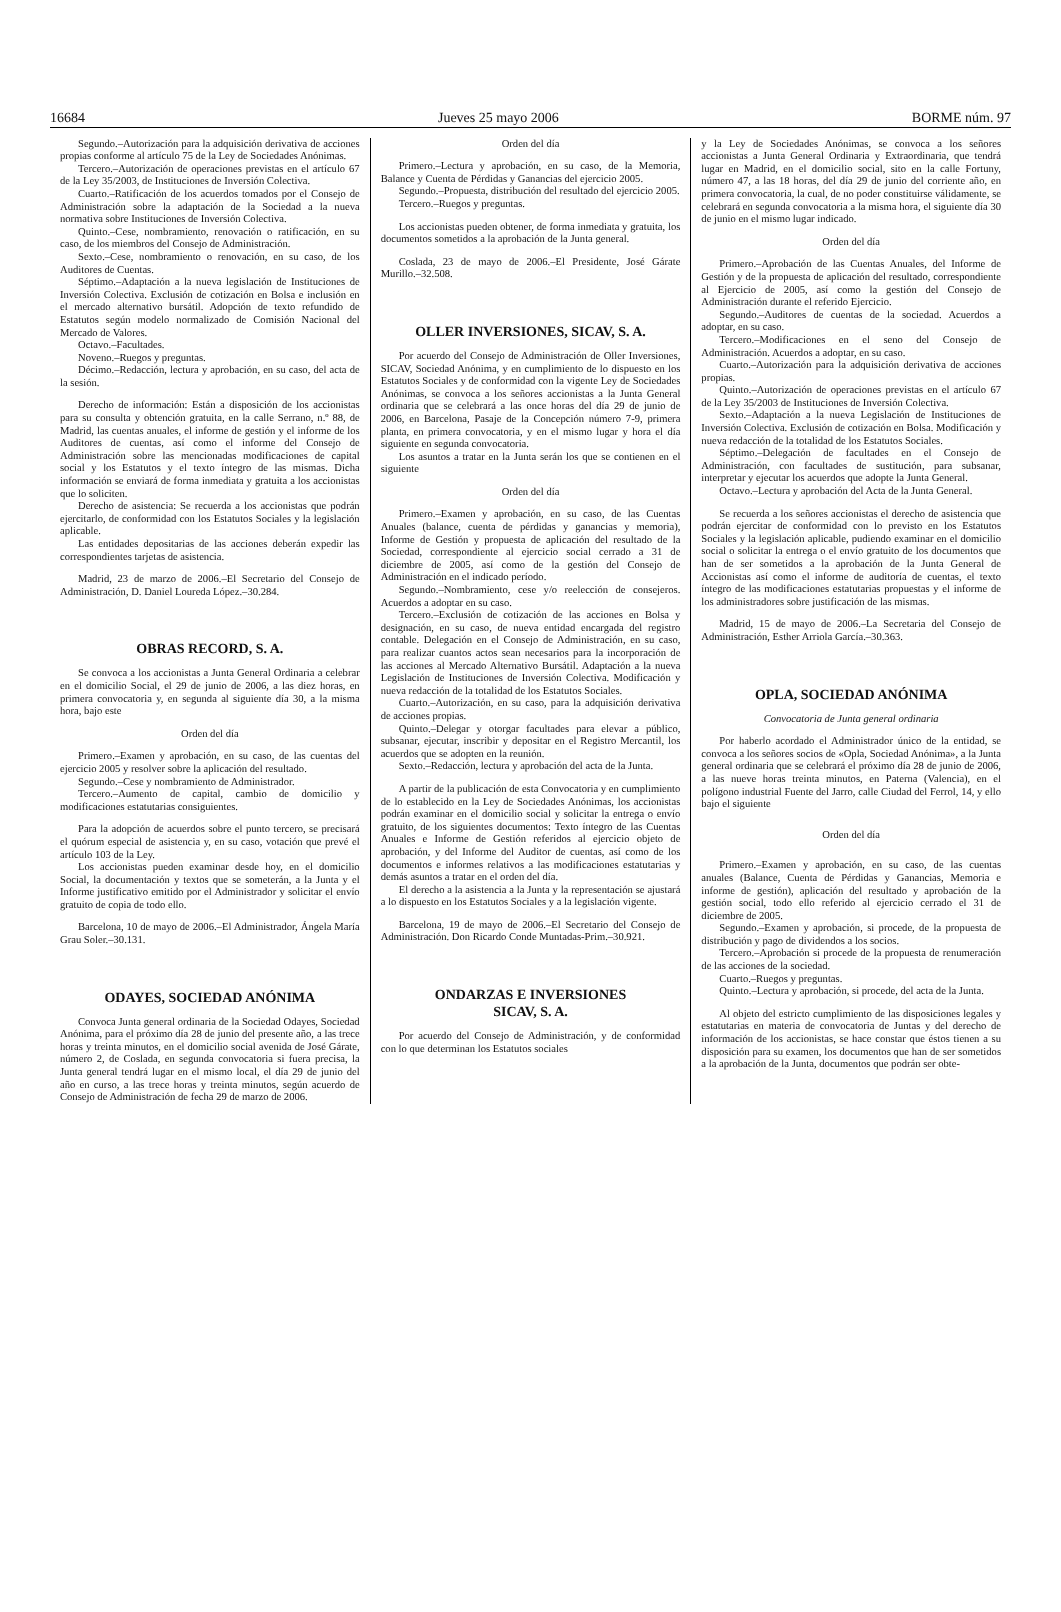16684 Jueves 25 mayo 2006 BORME núm. 97
Segundo.–Autorización para la adquisición derivativa de acciones propias conforme al artículo 75 de la Ley de Sociedades Anónimas.
Tercero.–Autorización de operaciones previstas en el artículo 67 de la Ley 35/2003, de Instituciones de Inversión Colectiva.
Cuarto.–Ratificación de los acuerdos tomados por el Consejo de Administración sobre la adaptación de la Sociedad a la nueva normativa sobre Instituciones de Inversión Colectiva.
Quinto.–Cese, nombramiento, renovación o ratificación, en su caso, de los miembros del Consejo de Administración.
Sexto.–Cese, nombramiento o renovación, en su caso, de los Auditores de Cuentas.
Séptimo.–Adaptación a la nueva legislación de Instituciones de Inversión Colectiva. Exclusión de cotización en Bolsa e inclusión en el mercado alternativo bursátil. Adopción de texto refundido de Estatutos según modelo normalizado de Comisión Nacional del Mercado de Valores.
Octavo.–Facultades.
Noveno.–Ruegos y preguntas.
Décimo.–Redacción, lectura y aprobación, en su caso, del acta de la sesión.
Derecho de información: Están a disposición de los accionistas para su consulta y obtención gratuita, en la calle Serrano, n.º 88, de Madrid, las cuentas anuales, el informe de gestión y el informe de los Auditores de cuentas, así como el informe del Consejo de Administración sobre las mencionadas modificaciones de capital social y los Estatutos y el texto íntegro de las mismas. Dicha información se enviará de forma inmediata y gratuita a los accionistas que lo soliciten.
Derecho de asistencia: Se recuerda a los accionistas que podrán ejercitarlo, de conformidad con los Estatutos Sociales y la legislación aplicable.
Las entidades depositarias de las acciones deberán expedir las correspondientes tarjetas de asistencia.
Madrid, 23 de marzo de 2006.–El Secretario del Consejo de Administración, D. Daniel Loureda López.–30.284.
OBRAS RECORD, S. A.
Se convoca a los accionistas a Junta General Ordinaria a celebrar en el domicilio Social, el 29 de junio de 2006, a las diez horas, en primera convocatoria y, en segunda al siguiente día 30, a la misma hora, bajo este
Orden del día
Primero.–Examen y aprobación, en su caso, de las cuentas del ejercicio 2005 y resolver sobre la aplicación del resultado.
Segundo.–Cese y nombramiento de Administrador.
Tercero.–Aumento de capital, cambio de domicilio y modificaciones estatutarias consiguientes.
Para la adopción de acuerdos sobre el punto tercero, se precisará el quórum especial de asistencia y, en su caso, votación que prevé el artículo 103 de la Ley.
Los accionistas pueden examinar desde hoy, en el domicilio Social, la documentación y textos que se someterán, a la Junta y el Informe justificativo emitido por el Administrador y solicitar el envío gratuito de copia de todo ello.
Barcelona, 10 de mayo de 2006.–El Administrador, Ángela María Grau Soler.–30.131.
ODAYES, SOCIEDAD ANÓNIMA
Convoca Junta general ordinaria de la Sociedad Odayes, Sociedad Anónima, para el próximo día 28 de junio del presente año, a las trece horas y treinta minutos, en el domicilio social avenida de José Gárate, número 2, de Coslada, en segunda convocatoria si fuera precisa, la Junta general tendrá lugar en el mismo local, el día 29 de junio del año en curso, a las trece horas y treinta minutos, según acuerdo de Consejo de Administración de fecha 29 de marzo de 2006.
Orden del día
Primero.–Lectura y aprobación, en su caso, de la Memoria, Balance y Cuenta de Pérdidas y Ganancias del ejercicio 2005.
Segundo.–Propuesta, distribución del resultado del ejercicio 2005.
Tercero.–Ruegos y preguntas.
Los accionistas pueden obtener, de forma inmediata y gratuita, los documentos sometidos a la aprobación de la Junta general.
Coslada, 23 de mayo de 2006.–El Presidente, José Gárate Murillo.–32.508.
OLLER INVERSIONES, SICAV, S. A.
Por acuerdo del Consejo de Administración de Oller Inversiones, SICAV, Sociedad Anónima, y en cumplimiento de lo dispuesto en los Estatutos Sociales y de conformidad con la vigente Ley de Sociedades Anónimas, se convoca a los señores accionistas a la Junta General ordinaria que se celebrará a las once horas del día 29 de junio de 2006, en Barcelona, Pasaje de la Concepción número 7-9, primera planta, en primera convocatoria, y en el mismo lugar y hora el día siguiente en segunda convocatoria.
Los asuntos a tratar en la Junta serán los que se contienen en el siguiente
Orden del día
Primero.–Examen y aprobación, en su caso, de las Cuentas Anuales (balance, cuenta de pérdidas y ganancias y memoria), Informe de Gestión y propuesta de aplicación del resultado de la Sociedad, correspondiente al ejercicio social cerrado a 31 de diciembre de 2005, así como de la gestión del Consejo de Administración en el indicado período.
Segundo.–Nombramiento, cese y/o reelección de consejeros. Acuerdos a adoptar en su caso.
Tercero.–Exclusión de cotización de las acciones en Bolsa y designación, en su caso, de nueva entidad encargada del registro contable. Delegación en el Consejo de Administración, en su caso, para realizar cuantos actos sean necesarios para la incorporación de las acciones al Mercado Alternativo Bursátil. Adaptación a la nueva Legislación de Instituciones de Inversión Colectiva. Modificación y nueva redacción de la totalidad de los Estatutos Sociales.
Cuarto.–Autorización, en su caso, para la adquisición derivativa de acciones propias.
Quinto.–Delegar y otorgar facultades para elevar a público, subsanar, ejecutar, inscribir y depositar en el Registro Mercantil, los acuerdos que se adopten en la reunión.
Sexto.–Redacción, lectura y aprobación del acta de la Junta.
A partir de la publicación de esta Convocatoria y en cumplimiento de lo establecido en la Ley de Sociedades Anónimas, los accionistas podrán examinar en el domicilio social y solicitar la entrega o envío gratuito, de los siguientes documentos: Texto íntegro de las Cuentas Anuales e Informe de Gestión referidos al ejercicio objeto de aprobación, y del Informe del Auditor de cuentas, así como de los documentos e informes relativos a las modificaciones estatutarias y demás asuntos a tratar en el orden del día.
El derecho a la asistencia a la Junta y la representación se ajustará a lo dispuesto en los Estatutos Sociales y a la legislación vigente.
Barcelona, 19 de mayo de 2006.–El Secretario del Consejo de Administración. Don Ricardo Conde Muntadas-Prim.–30.921.
ONDARZAS E INVERSIONES
SICAV, S. A.
Por acuerdo del Consejo de Administración, y de conformidad con lo que determinan los Estatutos sociales
y la Ley de Sociedades Anónimas, se convoca a los señores accionistas a Junta General Ordinaria y Extraordinaria, que tendrá lugar en Madrid, en el domicilio social, sito en la calle Fortuny, número 47, a las 18 horas, del día 29 de junio del corriente año, en primera convocatoria, la cual, de no poder constituirse válidamente, se celebrará en segunda convocatoria a la misma hora, el siguiente día 30 de junio en el mismo lugar indicado.
Orden del día
Primero.–Aprobación de las Cuentas Anuales, del Informe de Gestión y de la propuesta de aplicación del resultado, correspondiente al Ejercicio de 2005, así como la gestión del Consejo de Administración durante el referido Ejercicio.
Segundo.–Auditores de cuentas de la sociedad. Acuerdos a adoptar, en su caso.
Tercero.–Modificaciones en el seno del Consejo de Administración. Acuerdos a adoptar, en su caso.
Cuarto.–Autorización para la adquisición derivativa de acciones propias.
Quinto.–Autorización de operaciones previstas en el artículo 67 de la Ley 35/2003 de Instituciones de Inversión Colectiva.
Sexto.–Adaptación a la nueva Legislación de Instituciones de Inversión Colectiva. Exclusión de cotización en Bolsa. Modificación y nueva redacción de la totalidad de los Estatutos Sociales.
Séptimo.–Delegación de facultades en el Consejo de Administración, con facultades de sustitución, para subsanar, interpretar y ejecutar los acuerdos que adopte la Junta General.
Octavo.–Lectura y aprobación del Acta de la Junta General.
Se recuerda a los señores accionistas el derecho de asistencia que podrán ejercitar de conformidad con lo previsto en los Estatutos Sociales y la legislación aplicable, pudiendo examinar en el domicilio social o solicitar la entrega o el envío gratuito de los documentos que han de ser sometidos a la aprobación de la Junta General de Accionistas así como el informe de auditoría de cuentas, el texto íntegro de las modificaciones estatutarias propuestas y el informe de los administradores sobre justificación de las mismas.
Madrid, 15 de mayo de 2006.–La Secretaria del Consejo de Administración, Esther Arriola García.–30.363.
OPLA, SOCIEDAD ANÓNIMA
Convocatoria de Junta general ordinaria
Por haberlo acordado el Administrador único de la entidad, se convoca a los señores socios de «Opla, Sociedad Anónima», a la Junta general ordinaria que se celebrará el próximo día 28 de junio de 2006, a las nueve horas treinta minutos, en Paterna (Valencia), en el polígono industrial Fuente del Jarro, calle Ciudad del Ferrol, 14, y ello bajo el siguiente
Orden del día
Primero.–Examen y aprobación, en su caso, de las cuentas anuales (Balance, Cuenta de Pérdidas y Ganancias, Memoria e informe de gestión), aplicación del resultado y aprobación de la gestión social, todo ello referido al ejercicio cerrado el 31 de diciembre de 2005.
Segundo.–Examen y aprobación, si procede, de la propuesta de distribución y pago de dividendos a los socios.
Tercero.–Aprobación si procede de la propuesta de renumeración de las acciones de la sociedad.
Cuarto.–Ruegos y preguntas.
Quinto.–Lectura y aprobación, si procede, del acta de la Junta.
Al objeto del estricto cumplimiento de las disposiciones legales y estatutarias en materia de convocatoria de Juntas y del derecho de información de los accionistas, se hace constar que éstos tienen a su disposición para su examen, los documentos que han de ser sometidos a la aprobación de la Junta, documentos que podrán ser obte-